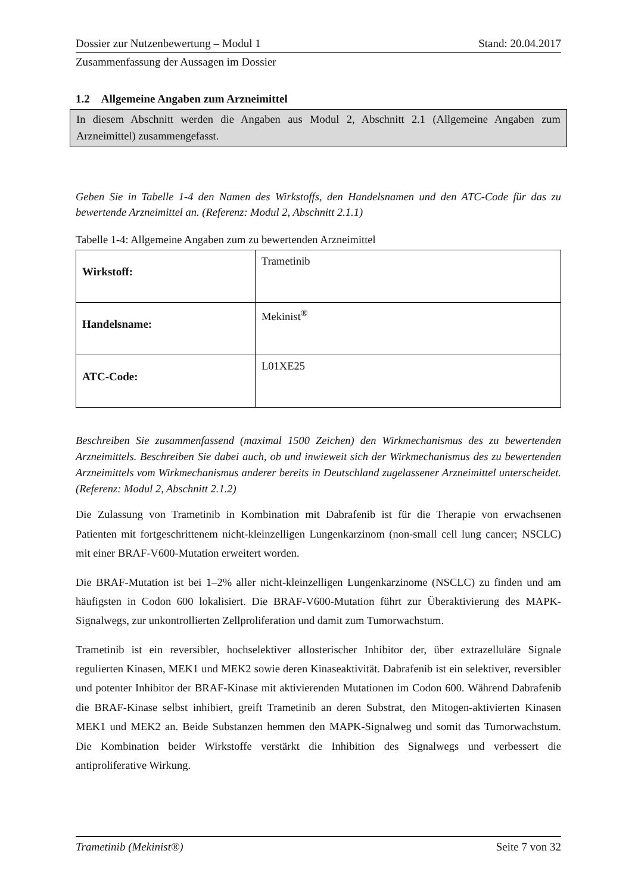Dossier zur Nutzenbewertung – Modul 1 Stand: 20.04.2017
Zusammenfassung der Aussagen im Dossier
1.2 Allgemeine Angaben zum Arzneimittel
In diesem Abschnitt werden die Angaben aus Modul 2, Abschnitt 2.1 (Allgemeine Angaben zum Arzneimittel) zusammengefasst.
Geben Sie in Tabelle 1-4 den Namen des Wirkstoffs, den Handelsnamen und den ATC-Code für das zu bewertende Arzneimittel an. (Referenz: Modul 2, Abschnitt 2.1.1)
Tabelle 1-4: Allgemeine Angaben zum zu bewertenden Arzneimittel
| Wirkstoff: | Trametinib |
| Handelsname: | Mekinist<sup>®</sup> |
| ATC-Code: | L01XE25 |
Beschreiben Sie zusammenfassend (maximal 1500 Zeichen) den Wirkmechanismus des zu bewertenden Arzneimittels. Beschreiben Sie dabei auch, ob und inwieweit sich der Wirkmechanismus des zu bewertenden Arzneimittels vom Wirkmechanismus anderer bereits in Deutschland zugelassener Arzneimittel unterscheidet. (Referenz: Modul 2, Abschnitt 2.1.2)
Die Zulassung von Trametinib in Kombination mit Dabrafenib ist für die Therapie von erwachsenen Patienten mit fortgeschrittenem nicht-kleinzelligen Lungenkarzinom (non-small cell lung cancer; NSCLC) mit einer BRAF-V600-Mutation erweitert worden.
Die BRAF-Mutation ist bei 1–2% aller nicht-kleinzelligen Lungenkarzinome (NSCLC) zu finden und am häufigsten in Codon 600 lokalisiert. Die BRAF-V600-Mutation führt zur Überaktivierung des MAPK-Signalwegs, zur unkontrollierten Zellproliferation und damit zum Tumorwachstum.
Trametinib ist ein reversibler, hochselektiver allosterischer Inhibitor der, über extrazelluläre Signale regulierten Kinasen, MEK1 und MEK2 sowie deren Kinaseaktivität. Dabrafenib ist ein selektiver, reversibler und potenter Inhibitor der BRAF-Kinase mit aktivierenden Mutationen im Codon 600. Während Dabrafenib die BRAF-Kinase selbst inhibiert, greift Trametinib an deren Substrat, den Mitogen-aktivierten Kinasen MEK1 und MEK2 an. Beide Substanzen hemmen den MAPK-Signalweg und somit das Tumorwachstum. Die Kombination beider Wirkstoffe verstärkt die Inhibition des Signalwegs und verbessert die antiproliferative Wirkung.
Trametinib (Mekinist®) Seite 7 von 32